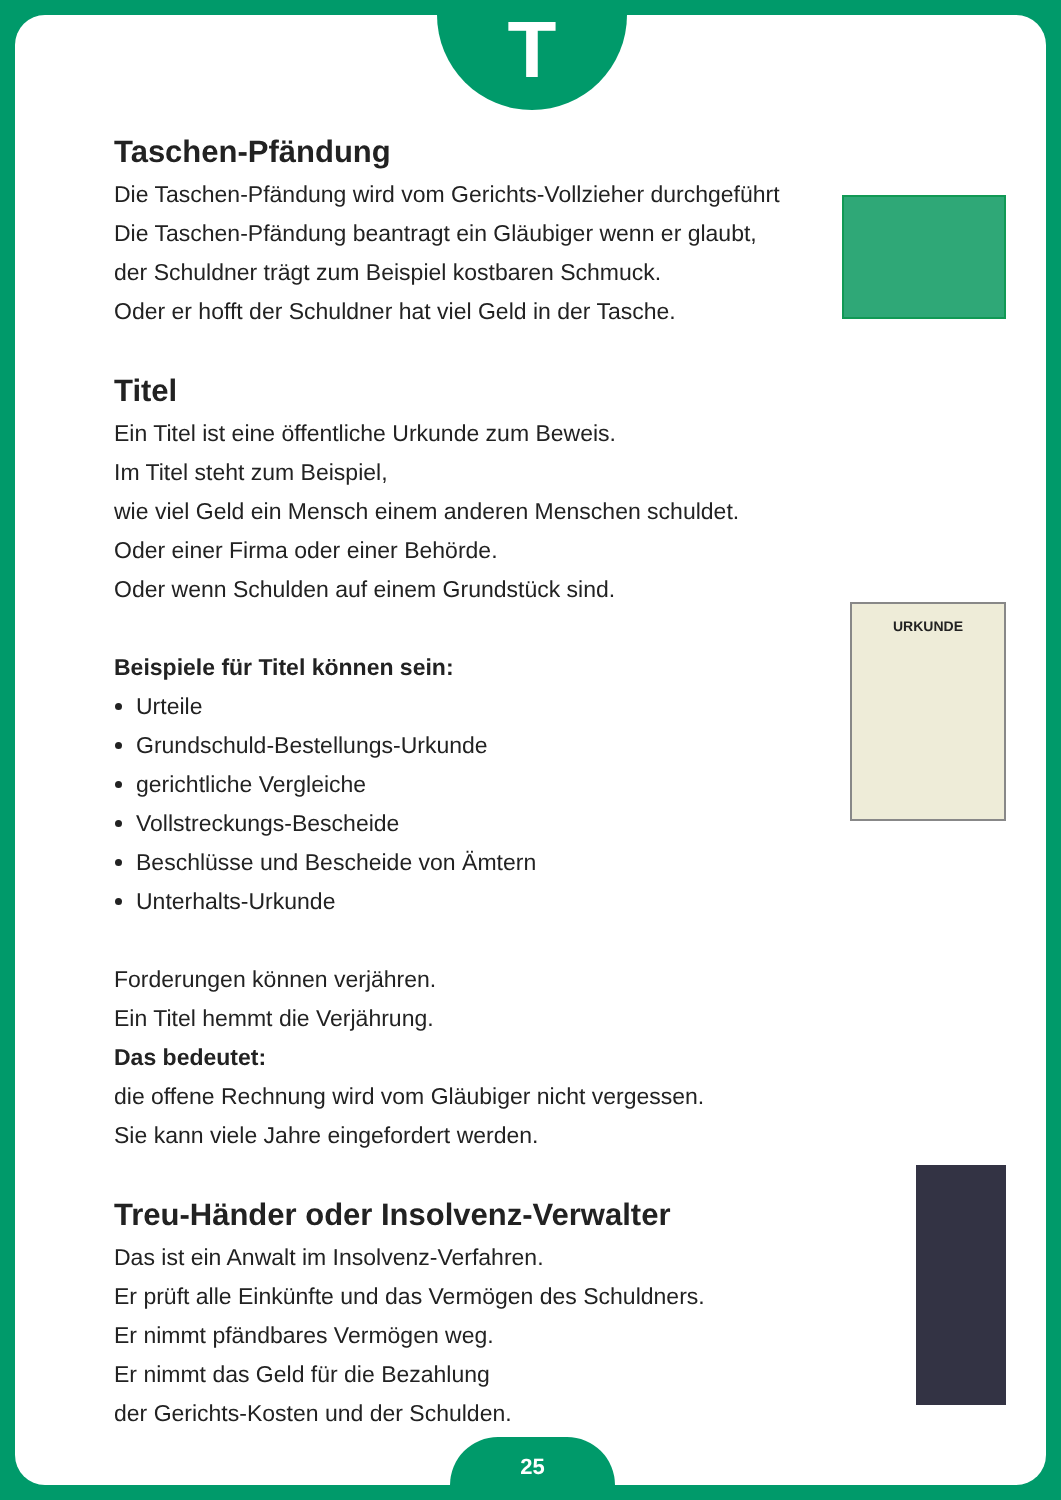T
URKUNDE
Taschen-Pfändung
Die Taschen-Pfändung wird vom Gerichts-Vollzieher durchgeführt
Die Taschen-Pfändung beantragt ein Gläubiger wenn er glaubt,
der Schuldner trägt zum Beispiel kostbaren Schmuck.
Oder er hofft der Schuldner hat viel Geld in der Tasche.
Titel
Ein Titel ist eine öffentliche Urkunde zum Beweis.
Im Titel steht zum Beispiel,
wie viel Geld ein Mensch einem anderen Menschen schuldet.
Oder einer Firma oder einer Behörde.
Oder wenn Schulden auf einem Grundstück sind.
Beispiele für Titel können sein:
Urteile
Grundschuld-Bestellungs-Urkunde
gerichtliche Vergleiche
Vollstreckungs-Bescheide
Beschlüsse und Bescheide von Ämtern
Unterhalts-Urkunde
Forderungen können verjähren.
Ein Titel hemmt die Verjährung.
Das bedeutet:
die offene Rechnung wird vom Gläubiger nicht vergessen.
Sie kann viele Jahre eingefordert werden.
Treu-Händer oder Insolvenz-Verwalter
Das ist ein Anwalt im Insolvenz-Verfahren.
Er prüft alle Einkünfte und das Vermögen des Schuldners.
Er nimmt pfändbares Vermögen weg.
Er nimmt das Geld für die Bezahlung
der Gerichts-Kosten und der Schulden.
25